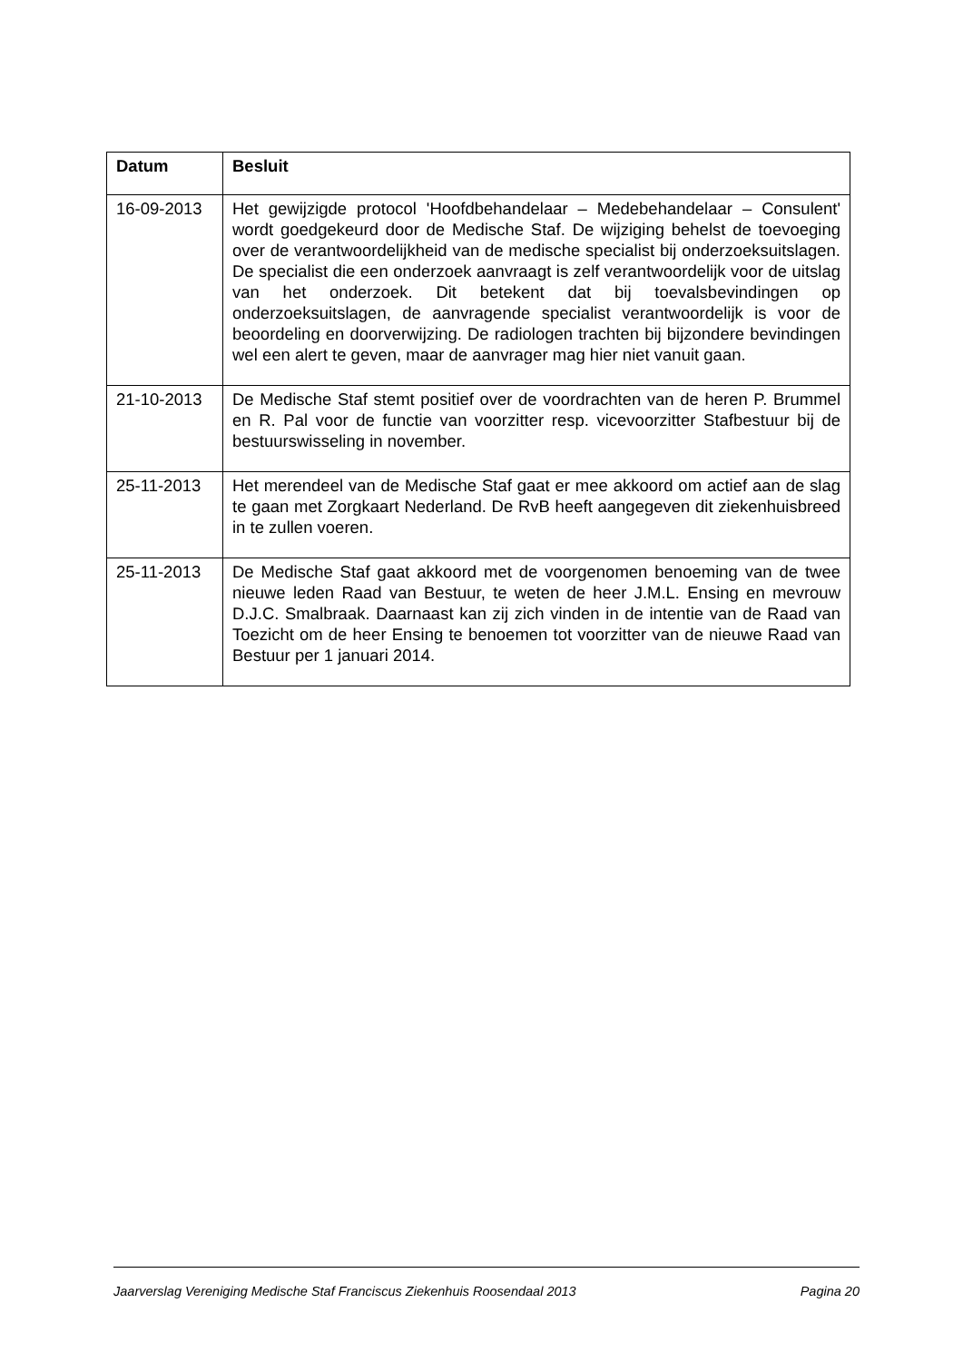| Datum | Besluit |
| --- | --- |
| 16-09-2013 | Het gewijzigde protocol 'Hoofdbehandelaar – Medebehandelaar – Consulent' wordt goedgekeurd door de Medische Staf. De wijziging behelst de toevoeging over de verantwoordelijkheid van de medische specialist bij onderzoeksuitslagen. De specialist die een onderzoek aanvraagt is zelf verantwoordelijk voor de uitslag van het onderzoek. Dit betekent dat bij toevalsbevindingen op onderzoeksuitslagen, de aanvragende specialist verantwoordelijk is voor de beoordeling en doorverwijzing. De radiologen trachten bij bijzondere bevindingen wel een alert te geven, maar de aanvrager mag hier niet vanuit gaan. |
| 21-10-2013 | De Medische Staf stemt positief over de voordrachten van de heren P. Brummel en R. Pal voor de functie van voorzitter resp. vicevoorzitter Stafbestuur bij de bestuurswisseling in november. |
| 25-11-2013 | Het merendeel van de Medische Staf gaat er mee akkoord om actief aan de slag te gaan met Zorgkaart Nederland. De RvB heeft aangegeven dit ziekenhuisbreed in te zullen voeren. |
| 25-11-2013 | De Medische Staf gaat akkoord met de voorgenomen benoeming van de twee nieuwe leden Raad van Bestuur, te weten de heer J.M.L. Ensing en mevrouw D.J.C. Smalbraak. Daarnaast kan zij zich vinden in de intentie van de Raad van Toezicht om de heer Ensing te benoemen tot voorzitter van de nieuwe Raad van Bestuur per 1 januari 2014. |
Jaarverslag Vereniging Medische Staf Franciscus Ziekenhuis Roosendaal 2013 Pagina 20